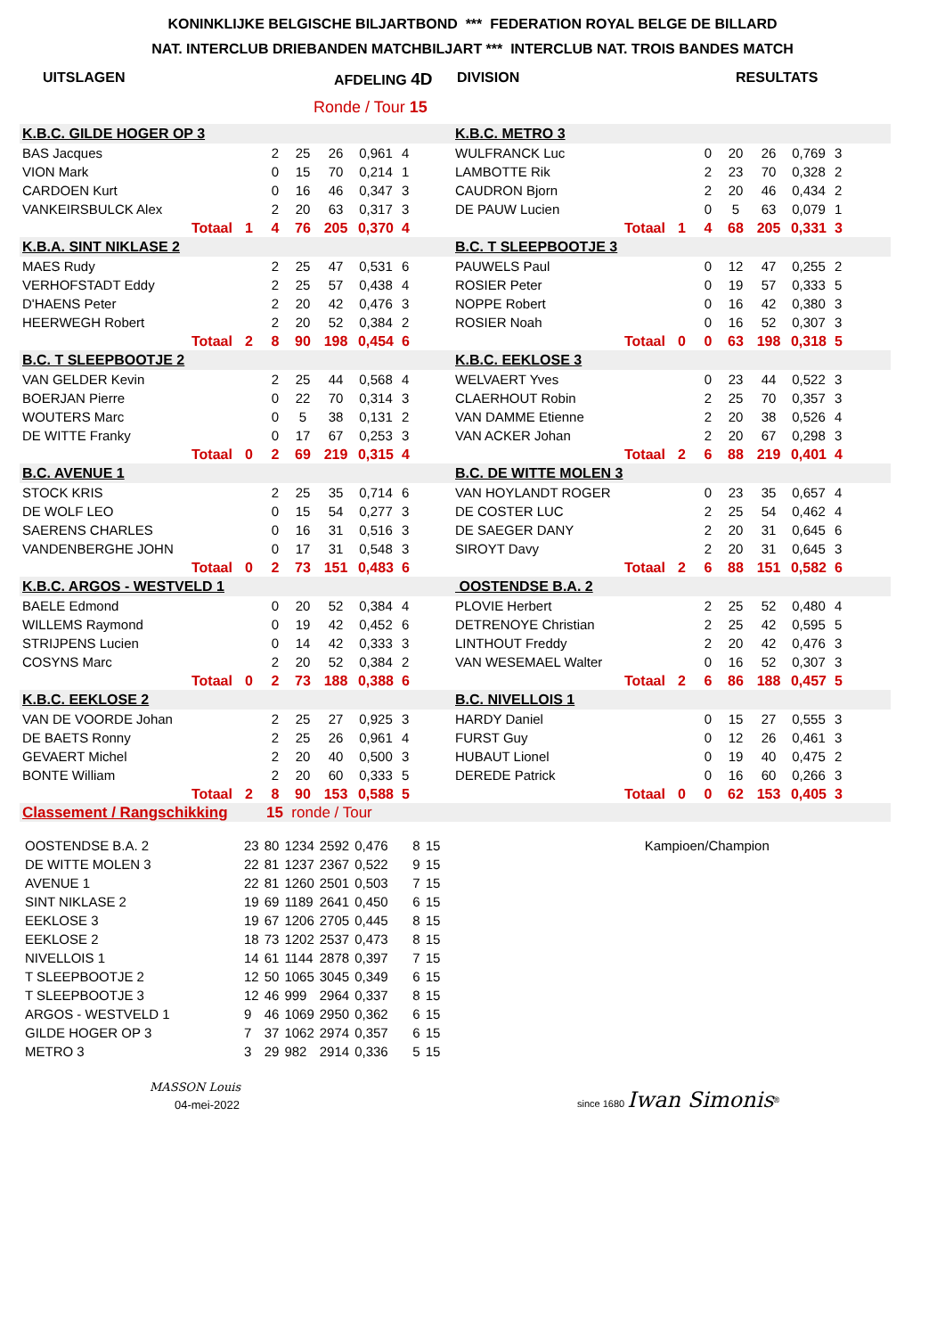KONINKLIJKE BELGISCHE BILJARTBOND *** FEDERATION ROYAL BELGE DE BILLARD
NAT. INTERCLUB DRIEBANDEN MATCHBILJART *** INTERCLUB NAT. TROIS BANDES MATCH
UITSLAGEN AFDELING 4D DIVISION RESULTATS
Ronde / Tour 15
| K.B.C. GILDE HOGER OP 3 | | | | | | | | K.B.C. METRO 3 | | | | | | | |
| BAS Jacques | | | 2 | 25 | 26 | 0,961 | 4 | WULFRANCK Luc | | | 0 | 20 | 26 | 0,769 | 3 |
| VION Mark | | | 0 | 15 | 70 | 0,214 | 1 | LAMBOTTE Rik | | | 2 | 23 | 70 | 0,328 | 2 |
| CARDOEN Kurt | | | 0 | 16 | 46 | 0,347 | 3 | CAUDRON Bjorn | | | 2 | 20 | 46 | 0,434 | 2 |
| VANKEIRSBULCK Alex | | | 2 | 20 | 63 | 0,317 | 3 | DE PAUW Lucien | | | 0 | 5 | 63 | 0,079 | 1 |
| | Totaal | 1 | 4 | 76 | 205 | 0,370 | 4 | | Totaal | 1 | 4 | 68 | 205 | 0,331 | 3 |
| K.B.A. SINT NIKLASE 2 | | | | | | | | B.C. T SLEEPBOOTJE 3 | | | | | | | |
| MAES Rudy | | | 2 | 25 | 47 | 0,531 | 6 | PAUWELS Paul | | | 0 | 12 | 47 | 0,255 | 2 |
| VERHOFSTADT Eddy | | | 2 | 25 | 57 | 0,438 | 4 | ROSIER Peter | | | 0 | 19 | 57 | 0,333 | 5 |
| D'HAENS Peter | | | 2 | 20 | 42 | 0,476 | 3 | NOPPE Robert | | | 0 | 16 | 42 | 0,380 | 3 |
| HEERWEGH Robert | | | 2 | 20 | 52 | 0,384 | 2 | ROSIER Noah | | | 0 | 16 | 52 | 0,307 | 3 |
| | Totaal | 2 | 8 | 90 | 198 | 0,454 | 6 | | Totaal | 0 | 0 | 63 | 198 | 0,318 | 5 |
| B.C. T SLEEPBOOTJE 2 | | | | | | | | K.B.C. EEKLOSE 3 | | | | | | | |
| VAN GELDER Kevin | | | 2 | 25 | 44 | 0,568 | 4 | WELVAERT Yves | | | 0 | 23 | 44 | 0,522 | 3 |
| BOERJAN Pierre | | | 0 | 22 | 70 | 0,314 | 3 | CLAERHOUT Robin | | | 2 | 25 | 70 | 0,357 | 3 |
| WOUTERS Marc | | | 0 | 5 | 38 | 0,131 | 2 | VAN DAMME Etienne | | | 2 | 20 | 38 | 0,526 | 4 |
| DE WITTE Franky | | | 0 | 17 | 67 | 0,253 | 3 | VAN ACKER Johan | | | 2 | 20 | 67 | 0,298 | 3 |
| | Totaal | 0 | 2 | 69 | 219 | 0,315 | 4 | | Totaal | 2 | 6 | 88 | 219 | 0,401 | 4 |
| B.C. AVENUE 1 | | | | | | | | B.C. DE WITTE MOLEN 3 | | | | | | | |
| STOCK KRIS | | | 2 | 25 | 35 | 0,714 | 6 | VAN HOYLANDT ROGER | | | 0 | 23 | 35 | 0,657 | 4 |
| DE WOLF LEO | | | 0 | 15 | 54 | 0,277 | 3 | DE COSTER LUC | | | 2 | 25 | 54 | 0,462 | 4 |
| SAERENS CHARLES | | | 0 | 16 | 31 | 0,516 | 3 | DE SAEGER DANY | | | 2 | 20 | 31 | 0,645 | 6 |
| VANDENBERGHE JOHN | | | 0 | 17 | 31 | 0,548 | 3 | SIROYT Davy | | | 2 | 20 | 31 | 0,645 | 3 |
| | Totaal | 0 | 2 | 73 | 151 | 0,483 | 6 | | Totaal | 2 | 6 | 88 | 151 | 0,582 | 6 |
| K.B.C. ARGOS - WESTVELD 1 | | | | | | | | OOSTENDSE B.A. 2 | | | | | | | |
| BAELE Edmond | | | 0 | 20 | 52 | 0,384 | 4 | PLOVIE Herbert | | | 2 | 25 | 52 | 0,480 | 4 |
| WILLEMS Raymond | | | 0 | 19 | 42 | 0,452 | 6 | DETRENOYE Christian | | | 2 | 25 | 42 | 0,595 | 5 |
| STRIJPENS Lucien | | | 0 | 14 | 42 | 0,333 | 3 | LINTHOUT Freddy | | | 2 | 20 | 42 | 0,476 | 3 |
| COSYNS Marc | | | 2 | 20 | 52 | 0,384 | 2 | VAN WESEMAEL Walter | | | 0 | 16 | 52 | 0,307 | 3 |
| | Totaal | 0 | 2 | 73 | 188 | 0,388 | 6 | | Totaal | 2 | 6 | 86 | 188 | 0,457 | 5 |
| K.B.C. EEKLOSE 2 | | | | | | | | B.C. NIVELLOIS 1 | | | | | | | |
| VAN DE VOORDE Johan | | | 2 | 25 | 27 | 0,925 | 3 | HARDY Daniel | | | 0 | 15 | 27 | 0,555 | 3 |
| DE BAETS Ronny | | | 2 | 25 | 26 | 0,961 | 4 | FURST Guy | | | 0 | 12 | 26 | 0,461 | 3 |
| GEVAERT Michel | | | 2 | 20 | 40 | 0,500 | 3 | HUBAUT Lionel | | | 0 | 19 | 40 | 0,475 | 2 |
| BONTE William | | | 2 | 20 | 60 | 0,333 | 5 | DEREDE Patrick | | | 0 | 16 | 60 | 0,266 | 3 |
| | Totaal | 2 | 8 | 90 | 153 | 0,588 | 5 | | Totaal | 0 | 0 | 62 | 153 | 0,405 | 3 |
| Classement / Rangschikking | | | 15 ronde / Tour | | | | | | | | | | | | |
| OOSTENDSE B.A. 2 | 23 | 80 | 1234 | 2592 | 0,476 | 8 | 15 | Kampioen/Champion |
| DE WITTE MOLEN 3 | 22 | 81 | 1237 | 2367 | 0,522 | 9 | 15 | |
| AVENUE 1 | 22 | 81 | 1260 | 2501 | 0,503 | 7 | 15 | |
| SINT NIKLASE 2 | 19 | 69 | 1189 | 2641 | 0,450 | 6 | 15 | |
| EEKLOSE 3 | 19 | 67 | 1206 | 2705 | 0,445 | 8 | 15 | |
| EEKLOSE 2 | 18 | 73 | 1202 | 2537 | 0,473 | 8 | 15 | |
| NIVELLOIS 1 | 14 | 61 | 1144 | 2878 | 0,397 | 7 | 15 | |
| T SLEEPBOOTJE 2 | 12 | 50 | 1065 | 3045 | 0,349 | 6 | 15 | |
| T SLEEPBOOTJE 3 | 12 | 46 | 999 | 2964 | 0,337 | 8 | 15 | |
| ARGOS - WESTVELD 1 | 9 | 46 | 1069 | 2950 | 0,362 | 6 | 15 | |
| GILDE HOGER OP 3 | 7 | 37 | 1062 | 2974 | 0,357 | 6 | 15 | |
| METRO 3 | 3 | 29 | 982 | 2914 | 0,336 | 5 | 15 | |
MASSON Louis
04-mei-2022
since 1680 Iwan Simonis<sup>®</sup>